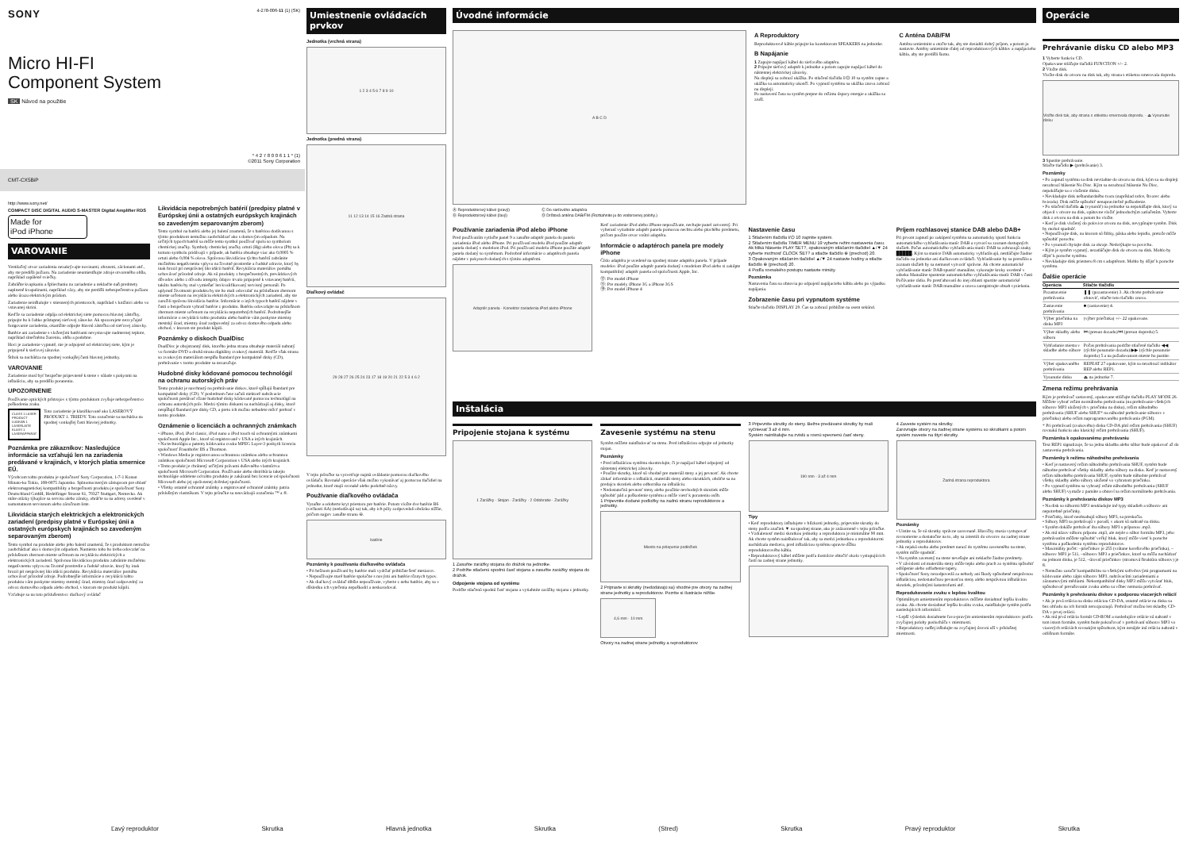SONY 4-278-006-11 (1) (SK)
Micro HI-FI
Component System
SK Návod na použitie
* 4 2 7 8 0 0 6 1 1 * (1)
©2011 Sony Corporation
CMT-CX5BiP
http://www.sony.net/
COMPACT DISC DIGITAL AUDIO S-MASTER Digital Amplifier RDS
Made for
iPod iPhone
VAROVANIE
Ventilačný otvor zariadenia nezakrývajte novinami, obrusmi, záclonami atď., aby ste predišli požiaru. Na zariadenie neumiestňujte zdroje otvoreného ohňa, napríklad zapálené sviečky.
Zabráňte kvapkaniu a špliechaniu na zariadenie a neklaďte naň predmety naplnené kvapalinami, napríklad vázy, aby ste predišli nebezpečenstvu požiaru alebo úrazu elektrickým prúdom.
Zariadenie neinštalujte v stiesnených priestoroch, napríklad v knižnici alebo vo vstavanej skrini.
Keďže sa zariadenie odpája od elektrickej siete pomocou hlavnej zástrčky, pripojte ho k ľahko prístupnej sieťovej zásuvke. Ak spozorujete nezvyčajné fungovanie zariadenia, okamžite odpojte hlavnú zástrčku od sieťovej zásuvky.
Batérie ani zariadenie s vloženými batériami nevystavujte nadmernej teplote, napríklad slnečnému žiareniu, ohňu a podobne.
Hoci je zariadenie vypnuté, nie je odpojené od elektrickej siete, kým je pripojené k sieťovej zásuvke.
Štítok sa nachádza na spodnej vonkajšej časti hlavnej jednotky.
VAROVANIE
Zariadenie musí byť bezpečne pripevnené k stene v súlade s pokynmi na inštaláciu, aby sa predišlo poraneniu.
UPOZORNENIE
Používanie optických prístrojov s týmto produktom zvyšuje nebezpečenstvo poškodenia zraku.
CLASS 1 LASER PRODUCT
LUOKAN 1 LASERLAITE
KLASS 1 LASERAPPARAT
Toto zariadenie je klasifikované ako LASEROVÝ PRODUKT 1. TRIEDY. Toto označenie sa nachádza na spodnej vonkajšej časti hlavnej jednotky.
Poznámka pre zákazníkov: Nasledujúce informácie sa vzťahujú len na zariadenia predávané v krajinách, v ktorých platia smernice EÚ.
Výrobcom tohto produktu je spoločnosť Sony Corporation, 1-7-1 Konan Minato-ku Tokio, 108-0075 Japonsko. Splnomocneným zástupcom pre oblasť elektromagnetickej kompatibility a bezpečnosti produktu je spoločnosť Sony Deutschland GmbH, Hedelfinger Strasse 61, 70327 Stuttgart, Nemecko. Ak máte otázky týkajúce sa servisu alebo záruky, obráťte sa na adresy uvedené v samostatnom servisnom alebo záručnom liste.
Likvidácia starých elektrických a elektronických zariadení (predpisy platné v Európskej únii a ostatných európskych krajinách so zavedeným separovaným zberom)
Tento symbol na produkte alebo jeho balení znamená, že s produktom nemožno zaobchádzať ako s domovým odpadom. Namiesto toho ho treba odovzdať na príslušnom zbernom mieste určenom na recykláciu elektrických a elektronických zariadení. Správnou likvidáciou produktu zabránite možnému negatívnemu vplyvu na životné prostredie a ľudské zdravie, ktorý by inak hrozil pri nesprávnej likvidácii produktu. Recyklácia materiálov pomáha uchovávať prírodné zdroje. Podrobnejšie informácie o recyklácii tohto produktu vám poskytne miestny mestský úrad, miestny úrad zodpovedný za odvoz domového odpadu alebo obchod, v ktorom ste produkt kúpili.
Vzťahuje sa na toto príslušenstvo: diaľkový ovládač
Likvidácia nepotrebných batérií (predpisy platné v Európskej únii a ostatných európskych krajinách so zavedeným separovaným zberom)
Tento symbol na batérii alebo jej balení znamená, že s batériou dodávanou s týmto produktom nemožno zaobchádzať ako s domovým odpadom. Na určitých typoch batérií sa môže tento symbol používať spolu so symbolom chemickej značky. Symboly chemickej značky ortuti (Hg) alebo olova (Pb) sa k tomuto symbolu pridávajú v prípade, ak batéria obsahuje viac ako 0,0005 % ortuti alebo 0,004 % olova. Správnou likvidáciou týchto batérií zabránite možnému negatívnemu vplyvu na životné prostredie a ľudské zdravie, ktorý by inak hrozil pri nesprávnej likvidácii batérií. Recyklácia materiálov pomáha uchovávať prírodné zdroje. Ak sú produkty z bezpečnostných, prevádzkových dôvodov alebo z dôvodu integrity údajov trvalo pripojené k vstavanej batérii, takúto batériu by mal vymieňať len kvalifikovaný servisný personál. Po uplynutí životnosti produktu by ste ho mali odovzdať na príslušnom zbernom mieste určenom na recykláciu elektrických a elektronických zariadení, aby ste zaručili správnu likvidáciu batérie. Informácie o iných typoch batérií nájdete v časti o bezpečnom vybratí batérie z produktu. Batériu odovzdajte na príslušnom zbernom mieste určenom na recykláciu nepotrebných batérií. Podrobnejšie informácie o recyklácii tohto produktu alebo batérie vám poskytne miestny mestský úrad, miestny úrad zodpovedný za odvoz domového odpadu alebo obchod, v ktorom ste produkt kúpili.
Poznámky o diskoch DualDisc
DualDisc je obojstranný disk, ktorého jedna strana obsahuje materiál nahratý vo formáte DVD a druhá strana digitálny zvukový materiál. Keďže však strana so zvukovým materiálom nesplňa štandard pre kompaktné disky (CD), prehrávanie v tomto produkte sa nezaručuje.
Hudobné disky kódované pomocou technológií na ochranu autorských práv
Tento produkt je navrhnutý na prehrávanie diskov, ktoré spĺňajú štandard pre kompaktné disky (CD). V poslednom čase začali niektoré nahrávacie spoločnosti predávať rôzne hudobné disky kódované pomocou technológií na ochranu autorských práv. Medzi týmito diskami sa nachádzajú aj disky, ktoré nespĺňajú štandard pre disky CD, a preto ich možno nebudete môcť prehrať v tomto produkte.
Oznámenie o licenciách a ochranných známkach
• iPhone, iPod, iPod classic, iPod nano a iPod touch sú ochrannými známkami spoločnosti Apple Inc., ktoré sú registrované v USA a iných krajinách.
• Na technológiu a patenty kódovania zvuku MPEG Layer-3 poskytli licenciu spoločnosť Fraunhofer IIS a Thomson.
• Windows Media je registrovanou ochrannou známkou alebo ochrannou známkou spoločnosti Microsoft Corporation v USA alebo iných krajinách.
• Tento produkt je chránený určitými právami duševného vlastníctva spoločnosti Microsoft Corporation. Používanie alebo distribúcia takejto technológie oddelene od tohto produktu je zakázaná bez licencie od spoločnosti Microsoft alebo jej oprávnenej dcérskej spoločnosti.
• Všetky ostatné ochranné známky a registrované ochranné známky patria príslušným vlastníkom. V tejto príručke sa neuvádzajú označenia ™ a ®.
Umiestnenie ovládacích prvkov
Jednotka (vrchná strana)
1 2 3 4 5 6 7 8 9 10
Jednotka (predná strana)
11 12 13 14 15 16 Zadná strana
Diaľkový ovládač
29 28 27 26 25 24 23 17 18 19 20 21 22 5 3 4 6 2
V tejto príručke sa vysvetľuje najmä ovládanie pomocou diaľkového ovládača. Rovnaké operácie však možno vykonávať aj pomocou tlačidiel na jednotke, ktoré majú rovnaké alebo podobné názvy.
Používanie diaľkového ovládača
Vysuňte a odoberte kryt priestoru pre batérie. Potom vložte dve batérie R6 (veľkosti AA) (nedodávajú sa) tak, aby ich póly zodpovedali obrázku nižšie, pričom najprv zasuňte stranu ⊖.
batérie
Poznámky k používaniu diaľkového ovládača
• Pri bežnom používaní by batérie mali vydržať približne šesť mesiacov.
• Nepoužívajte staré batérie spoločne s novými ani batérie rôznych typov.
• Ak diaľkový ovládač dlhšie nepoužívate, vyberte z neho batérie, aby sa v dôsledku ich vytečenia nepoškodil a neskorodoval.
Úvodné informácie
A B C D
Ⓐ Reproduktorový kábel (pravý)
Ⓑ Reproduktorový kábel (ľavý)
Ⓒ Do sieťového adaptéra
Ⓓ Drôtová anténa DAB/FM (Roztiahnite ju do vodorovnej polohy.)
A Reproduktory
Reproduktorové káble pripojte ku konektorom SPEAKERS na jednotke.
B Napájanie
1 Zapojte napájací kábel do sieťového adaptéra.
2 Pripojte sieťový adaptér k jednotke a potom zapojte napájací kábel do nástennej elektrickej zásuvky.
Na displeji sa zobrazí ukážka. Po stlačení tlačidla I/⏻ 10 sa systém zapne a ukážka sa automaticky ukončí. Po vypnutí systému sa ukážka znova zobrazí na displeji.
Po nastavení času sa systém prepne do režimu úspory energie a ukážka sa zruší.
C Anténa DAB/FM
Anténu umiestnite a otočte tak, aby ste dosiahli dobrý príjem, a potom ju nastavte. Antény umiestnite ďalej od reproduktorových káblov a napájacieho kábla, aby ste predišli šumu.
Používanie zariadenia iPod alebo iPhone
Pred používaním vytlačte panel 9 a zasuňte adaptér panela do panela zariadenia iPod alebo iPhone. Pri používaní modelu iPod použite adaptér panela dodaný s modelom iPod. Pri používaní modelu iPhone použite adaptér panela dodaný so systémom. Podrobné informácie o adaptéroch panela nájdete v pokynoch dodaných s týmito adaptérmi.
Adaptér panela · Konektor zariadenia iPod alebo iPhone
Keď zariadenie iPod alebo iPhone nepoužívate, nechajte panel zatvorený. Pri vyberaní vytiahnite adaptér panela pomocou nechtu alebo plochého predmetu, pričom použite otvor vnútri adaptéra.
Informácie o adaptéroch panela pre modely iPhone
Číslo adaptéra je uvedené na spodnej strane adaptéra panela. V prípade modelov iPod použite adaptér panela dodaný s modelom iPod alebo si zakúpte kompatibilný adaptér panela od spoločnosti Apple, Inc.
⑫: Pre model iPhone
⑮: Pre modely iPhone 3G a iPhone 3GS
⑲: Pre model iPhone 4
Nastavenie času
1 Stlačením tlačidla I/⏻ 10 zapnite systém.
2 Stlačením tlačidla TIMER MENU 19 vyberte režim nastavenia času.
Ak bliká hlásenie PLAY SET?, opakovaným stláčaním tlačidiel ▲/▼ 24 vyberte možnosť CLOCK SET? a stlačte tlačidlo ⊕ (prechod) 20.
3 Opakovaným stláčaním tlačidiel ▲/▼ 24 nastavte hodiny a stlačte tlačidlo ⊕ (prechod) 20.
4 Podľa rovnakého postupu nastavte minúty.
Poznámka
Nastavenia času sa obnovia po odpojení napájacieho kábla alebo po výpadku napájania.
Zobrazenie času pri vypnutom systéme
Stlačte tlačidlo DISPLAY 29. Čas sa zobrazí približne na osem sekúnd.
Príjem rozhlasovej stanice DAB alebo DAB+
Pri prvom zapnutí po zakúpení systému sa automaticky spustí funkcia automatického vyhľadávania staníc DAB a vytvorí sa zoznam dostupných služieb. Počas automatického vyhľadávania staníc DAB sa zobrazujú znaky █████. Kým sa stanice DAB automaticky vyhľadávajú, nestláčajte žiadne tlačidlo na jednotke ani diaľkovom ovládači. Vyhľadávanie by sa prerušilo a zoznam služieb by sa nemusel vytvoriť správne. Ak chcete automatické vyhľadávanie staníc DAB spustiť manuálne, vykonajte kroky uvedené v odseku Manuálne spustenie automatického vyhľadávania staníc DAB v časti Počúvanie rádia. Po presťahovaní do inej oblasti spustite automatické vyhľadávanie staníc DAB manuálne a znova zaregistrujte obsah vysielania.
Inštalácia
Pripojenie stojana k systému
1 Zarážky · Stojan · Zarážky · 2 Odobratie · Zarážky
1 Zasuňte zarážky stojana do drážok na jednotke.
2 Podržte stlačenú spodnú časť stojana a zasuňte zarážky stojana do drážok.
Odpojenie stojana od systému
Podržte stlačenú spodnú časť stojana a vytiahnite zarážky stojana z jednotky.
Zavesenie systému na stenu
Systém môžete nainštalovať na stenu. Pred inštaláciou odpojte od jednotky stojan.
Poznámky
• Pred inštaláciou systému skontrolujte, či je napájací kábel odpojený od nástennej elektrickej zásuvky.
• Použite skrutky, ktoré sú vhodné pre materiál steny a jej pevnosť. Ak chcete získať informácie o inštalácii, materiáli steny alebo skrutkách, obráťte sa na predajcu skrutiek alebo odborníka na inštaláciu.
• Nedostatočná pevnosť steny alebo použitie nevhodných skrutiek môže spôsobiť pád a poškodenie systému a môže viesť k poraneniu osôb.
1 Pripevnite dodané podložky na zadnú stranu reproduktorov a jednotky.
Miesto na prilepenie podložiek
2 Pripravte si skrutky (nedodávajú sa) vhodné pre otvory na zadnej strane jednotky a reproduktorov. Pozrite si ilustrácie nižšie.
4,6 mm · 10 mm
Otvory na zadnej strane jednotky a reproduktorov
3 Pripevnite skrutky do steny. Bežne predávané skrutky by mali vyčnievať 3 až 4 mm.
Systém nainštalujte na zvislú a rovnú spevnenú časť steny.
190 mm · 3 až 4 mm
Tipy
• Keď reproduktory inštalujete v blízkosti jednotky, pripevnite skrutky do steny podľa značiek ▼ na spodnej strane, ako je znázornené v tejto príručke.
• Vzdialenosť medzi skrutkou jednotky a reproduktora je minimálne 90 mm. Ak chcete systém nainštalovať tak, aby sa medzi jednotkou a reproduktormi nachádzala medzera, pred inštaláciou systému upravte dĺžku reproduktorového kábla.
• Reproduktorový kábel môžete podľa ilustrácie obtočiť okolo vystupujúcich častí na zadnej strane jednotky.
4 Zaveste systém na skrutky.
Zarovnajte otvory na zadnej strane systému so skrutkami a potom systém zaveste na štyri skrutky.
Zadná strana reproduktora
Poznámky
• Uistite sa, že sú skrutky správne zarovnané. Hlavičky musia vystupovať rovnomerne a dostatočne na to, aby sa zmestili do otvorov na zadnej strane jednotky a reproduktorov.
• Ak nejaká osoba alebo predmet narazí do systému zaveseného na stene, systém môže spadnúť.
• Na systém zavesený na stene nevešajte ani neklaďte žiadne predmety.
• V závislosti od materiálu steny môže teplo alebo prach zo systému spôsobiť odlúpenie alebo odfarbenie tapety.
• Spoločnosť Sony nezodpovedá za nehody ani škody spôsobené nesprávnou inštaláciou, nedostatočnou pevnosťou steny alebo nesprávnou inštaláciou skrutiek, prírodnými katastrofami atď.
Reprodukovanie zvuku s lepšou kvalitou
Optimálnym umiestnením reproduktorov môžete dosiahnuť lepšiu kvalitu zvuku. Ak chcete dosiahnuť lepšiu kvalitu zvuku, nainštalujte systém podľa nasledujúcich informácií.
• Lepší výsledok dosiahnete ľavo-pravým umiestnením reproduktorov podľa zvyčajnej polohy poslucháča v miestnosti.
• Reproduktory radšej inštalujte na zvyčajnej úrovni uší v príslušnej miestnosti.
Operácie
Prehrávanie disku CD alebo MP3
1 Vyberte funkciu CD.
Opakovane stláčajte tlačidlá FUNCTION +/– 2.
2 Vložte disk.
Vložte disk do otvoru na disk tak, aby strana s etiketou smerovala dopredu.
Vložte disk tak, aby strana s etiketou smerovala dopredu. · ⏏ Vysunutie disku
3 Spustite prehrávanie.
Stlačte tlačidlo ▶ (prehrávanie) 3.
Poznámky
• Po zapnutí systému sa disk nevtiahne do otvoru na disk, kým sa na displeji nezobrazí hlásenie No Disc. Kým sa nezobrazí hlásenie No Disc, nepokúšajte sa o vloženie disku.
• Nevkladajte disk neštandardného tvaru (napríklad srdce, štvorec alebo hviezda). Disk môže spôsobiť nenapraviteľné poškodenie.
• Po stlačení tlačidla ⏏ (vysunúť) na jednotke sa nepokúšajte disk, ktorý sa objavil v otvore na disk, opätovne vložiť jednoduchým zatlačením. Vyberte disk z otvoru na disk a potom ho vložte.
• Keď je disk vložený do polovice otvoru na disk, nevypínajte systém. Disk by mohol spadnúť.
• Nepoužívajte disk, na ktorom sú štítky, páska alebo lepidlo, pretože môže spôsobiť poruchu.
• Po vysunutí chytajte disk za okraje. Nedotýkajte sa povrchu.
• Kým je systém vypnutý, nezatláčajte disk do otvoru na disk. Mohlo by dôjsť k poruche systému.
• Nevkladajte disk priemeru 8 cm s adaptérom. Mohlo by dôjsť k poruche systému.
Ďalšie operácie
| Operácia | Stlačte tlačidlo |
| --- | --- |
| Pozastavenie prehrávania | ❚❚ (pozastavenie) 3. Ak chcete prehrávanie obnoviť, stlačte toto tlačidlo znova. |
| Zastavenie prehrávania | ■ (zastavenie) 4. |
| Výber priečinka na disku MP3 | (výber priečinka) +/– 22 opakovane. |
| Výber skladby alebo súboru | ⏮ (presun dozadu)/⏭ (presun dopredu) 5. |
| Vyhľadanie miesta v skladbe alebo súbore | Počas prehrávania podržte stlačené tlačidlo ◀◀ (rýchle posunutie dozadu)/▶▶ (rýchle posunutie dopredu) 5 a na požadovanom mieste ho pustite. |
| Výber opakovaného prehrávania | REPEAT 27 opakovane, kým sa nezobrazí indikátor REP alebo REP1. |
| Vysunutie disku | ⏏ na jednotke 7. |
Zmena režimu prehrávania
Kým je prehrávač zastavený, opakovane stláčajte tlačidlo PLAY MODE 26. Môžete vybrať režim normálneho prehrávania (na prehrávanie všetkých súborov MP3 uložených v priečinku na disku), režim náhodného prehrávania (SHUF alebo SHUF* na náhodné prehrávanie súborov v priečinku) alebo režim naprogramovaného prehrávania (PGM).
* Pri prehrávaní (zvukového) disku CD-DA plní režim prehrávania (SHUF) rovnakú funkciu ako klasický režim prehrávania (SHUF).
Poznámka k opakovanému prehrávaniu
Text REP1 signalizuje, že sa jedna skladba alebo súbor bude opakovať až do zastavenia prehrávania.
Poznámky k režimu náhodného prehrávania
• Keď je nastavený režim náhodného prehrávania SHUF, systém bude náhodne prehrávať všetky skladby alebo súbory na disku. Keď je nastavený režim náhodného prehrávania SHUF, systém bude náhodne prehrávať všetky skladby alebo súbory uložené vo vybratom priečinku.
• Po vypnutí systému sa vybraný režim náhodného prehrávania (SHUF alebo SHUF) vymaže z pamäte a obnoví sa režim normálneho prehrávania.
Poznámky k prehrávaniu diskov MP3
• Na disk so súbormi MP3 neukladajte iné typy skladieb a súborov ani nepotrebné priečinky.
• Priečinky, ktoré neobsahujú súbory MP3, sa preskočia.
• Súbory MP3 sa prehrávajú v poradí, v akom sú nahraté na disku.
• Systém dokáže prehrávať iba súbory MP3 s príponou .mp3.
• Ak má názov súboru príponu .mp3, ale nejde o súbor formátu MP3, jeho prehrávaním môžete spôsobiť veľký hluk, ktorý môže viesť k poruche systému a poškodeniu systému reproduktorov.
• Maximálny počet: –priečinkov je 255 (vrátane koreňového priečinka), –súborov MP3 je 511, –súborov MP3 a priečinkov, ktoré sa môžu nachádzať na jednom disku, je 512, –úrovní priečinkov (stromová štruktúra súborov) je 8.
• Nemožno zaručiť kompatibilitu so všetkými softvérovými programami na kódovanie alebo zápis súborov MP3, nahrávacími zariadeniami a záznamovými médiami. Nekompatibilné disky MP3 môžu vytvárať hluk, spôsobovať prerušovanie zvuku alebo sa vôbec nemusia prehrávať.
Poznámky k prehrávaniu diskov s podporou viacerých relácií
• Ak je prvá relácia na disku reláciou CD-DA, ostatné relácie na disku sa bez ohľadu na ich formát nerozpoznajú. Prehrávať možno len skladby CD-DA v prvej relácii.
• Ak má prvá relácia formát CD-ROM a nasledujúce relácie sú nahraté v tom istom formáte, systém bude pokračovať v prehrávaní súborov MP3 vo viacerých reláciách rovnakým spôsobom, kým nenájde inú reláciu nahratú v odlišnom formáte.
Ľavý reproduktor Skrutka Hlavná jednotka Skrutka (Stred) Skrutka Pravý reproduktor Skrutka